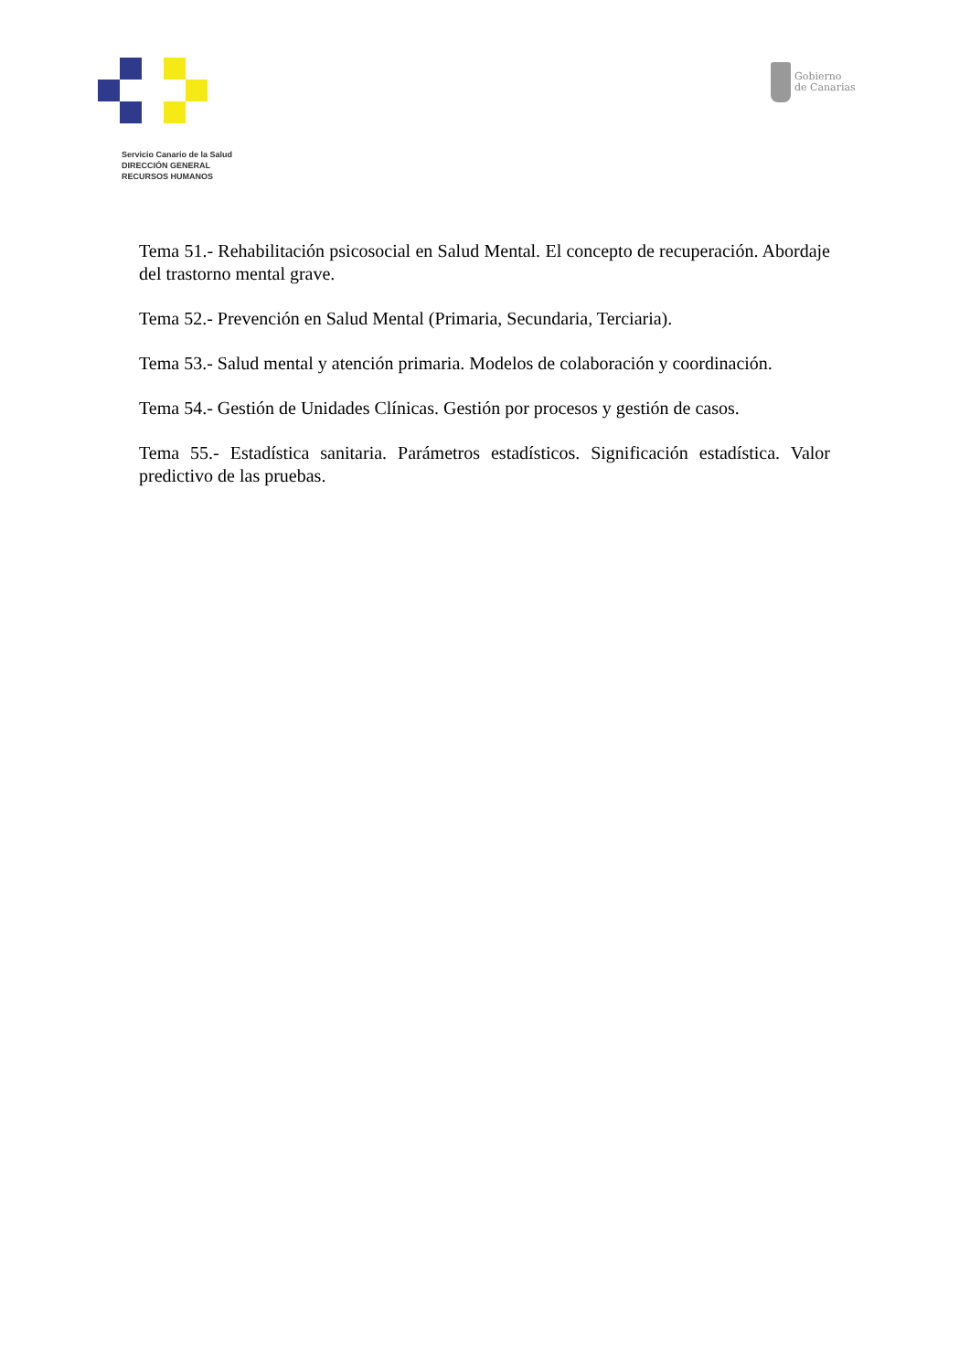Servicio Canario de la Salud
DIRECCIÓN GENERAL
RECURSOS HUMANOS
Gobierno
de Canarias
Tema 51.- Rehabilitación psicosocial en Salud Mental. El concepto de recuperación. Abordaje del trastorno mental grave.
Tema 52.- Prevención en Salud Mental (Primaria, Secundaria, Terciaria).
Tema 53.- Salud mental y atención primaria. Modelos de colaboración y coordinación.
Tema 54.- Gestión de Unidades Clínicas. Gestión por procesos y gestión de casos.
Tema 55.- Estadística sanitaria. Parámetros estadísticos. Significación estadística. Valor predictivo de las pruebas.